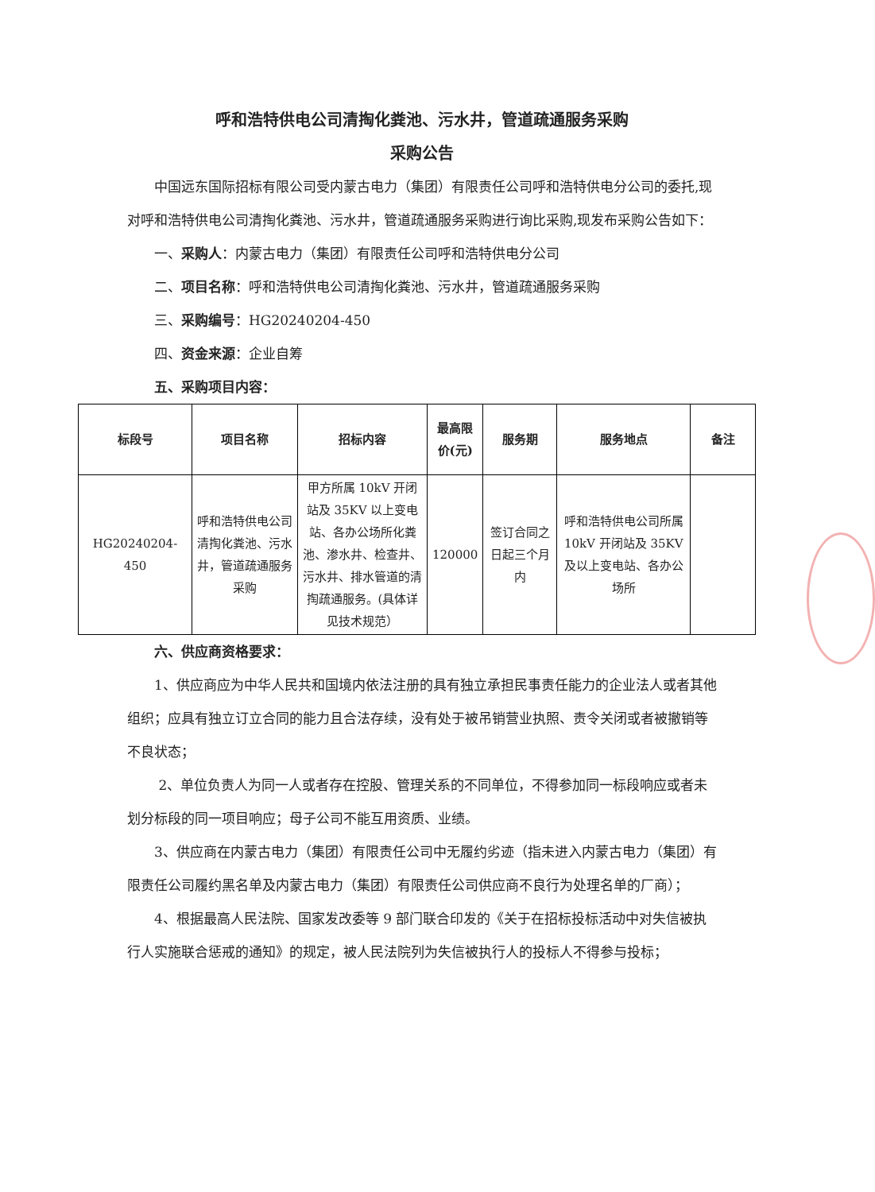呼和浩特供电公司清掏化粪池、污水井，管道疏通服务采购
采购公告
中国远东国际招标有限公司受内蒙古电力（集团）有限责任公司呼和浩特供电分公司的委托,现对呼和浩特供电公司清掏化粪池、污水井，管道疏通服务采购进行询比采购,现发布采购公告如下：
一、采购人：内蒙古电力（集团）有限责任公司呼和浩特供电分公司
二、项目名称：呼和浩特供电公司清掏化粪池、污水井，管道疏通服务采购
三、采购编号：HG20240204-450
四、资金来源：企业自筹
五、采购项目内容：
| 标段号 | 项目名称 | 招标内容 | 最高限价(元) | 服务期 | 服务地点 | 备注 |
| --- | --- | --- | --- | --- | --- | --- |
| HG20240204-450 | 呼和浩特供电公司清掏化粪池、污水井，管道疏通服务采购 | 甲方所属 10kV 开闭站及 35KV 以上变电站、各办公场所化粪池、渗水井、检查井、污水井、排水管道的清掏疏通服务。(具体详见技术规范） | 120000 | 签订合同之日起三个月内 | 呼和浩特供电公司所属 10kV 开闭站及 35KV 及以上变电站、各办公场所 | |
六、供应商资格要求：
1、供应商应为中华人民共和国境内依法注册的具有独立承担民事责任能力的企业法人或者其他组织；应具有独立订立合同的能力且合法存续，没有处于被吊销营业执照、责令关闭或者被撤销等不良状态；
2、单位负责人为同一人或者存在控股、管理关系的不同单位，不得参加同一标段响应或者未划分标段的同一项目响应；母子公司不能互用资质、业绩。
3、供应商在内蒙古电力（集团）有限责任公司中无履约劣迹（指未进入内蒙古电力（集团）有限责任公司履约黑名单及内蒙古电力（集团）有限责任公司供应商不良行为处理名单的厂商）；
4、根据最高人民法院、国家发改委等 9 部门联合印发的《关于在招标投标活动中对失信被执行人实施联合惩戒的通知》的规定，被人民法院列为失信被执行人的投标人不得参与投标；